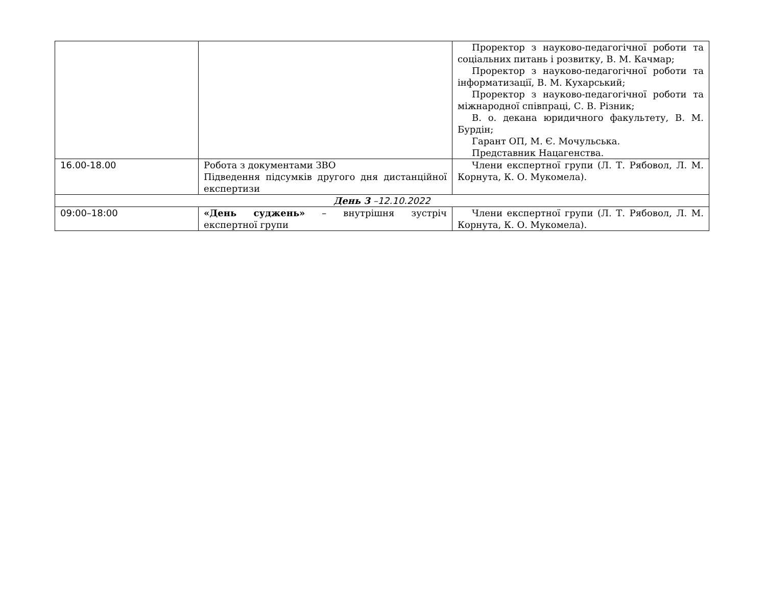| | | Проректор з науково-педагогічної роботи та соціальних питань і розвитку, В. М. Качмар; Проректор з науково-педагогічної роботи та інформатизації, В. М. Кухарський; Проректор з науково-педагогічної роботи та міжнародної співпраці, С. В. Різник; В. о. декана юридичного факультету, В. М. Бурдін; Гарант ОП, М. Є. Мочульська. Представник Нацагенства. |
| 16.00-18.00 | Робота з документами ЗВО Підведення підсумків другого дня дистанційної експертизи | Члени експертної групи (Л. Т. Рябовол, Л. М. Корнута, К. О. Мукомела). |
| День 3 – 12.10.2022 | | |
| 09:00–18:00 | «День суджень» – внутрішня зустріч експертної групи | Члени експертної групи (Л. Т. Рябовол, Л. М. Корнута, К. О. Мукомела). |